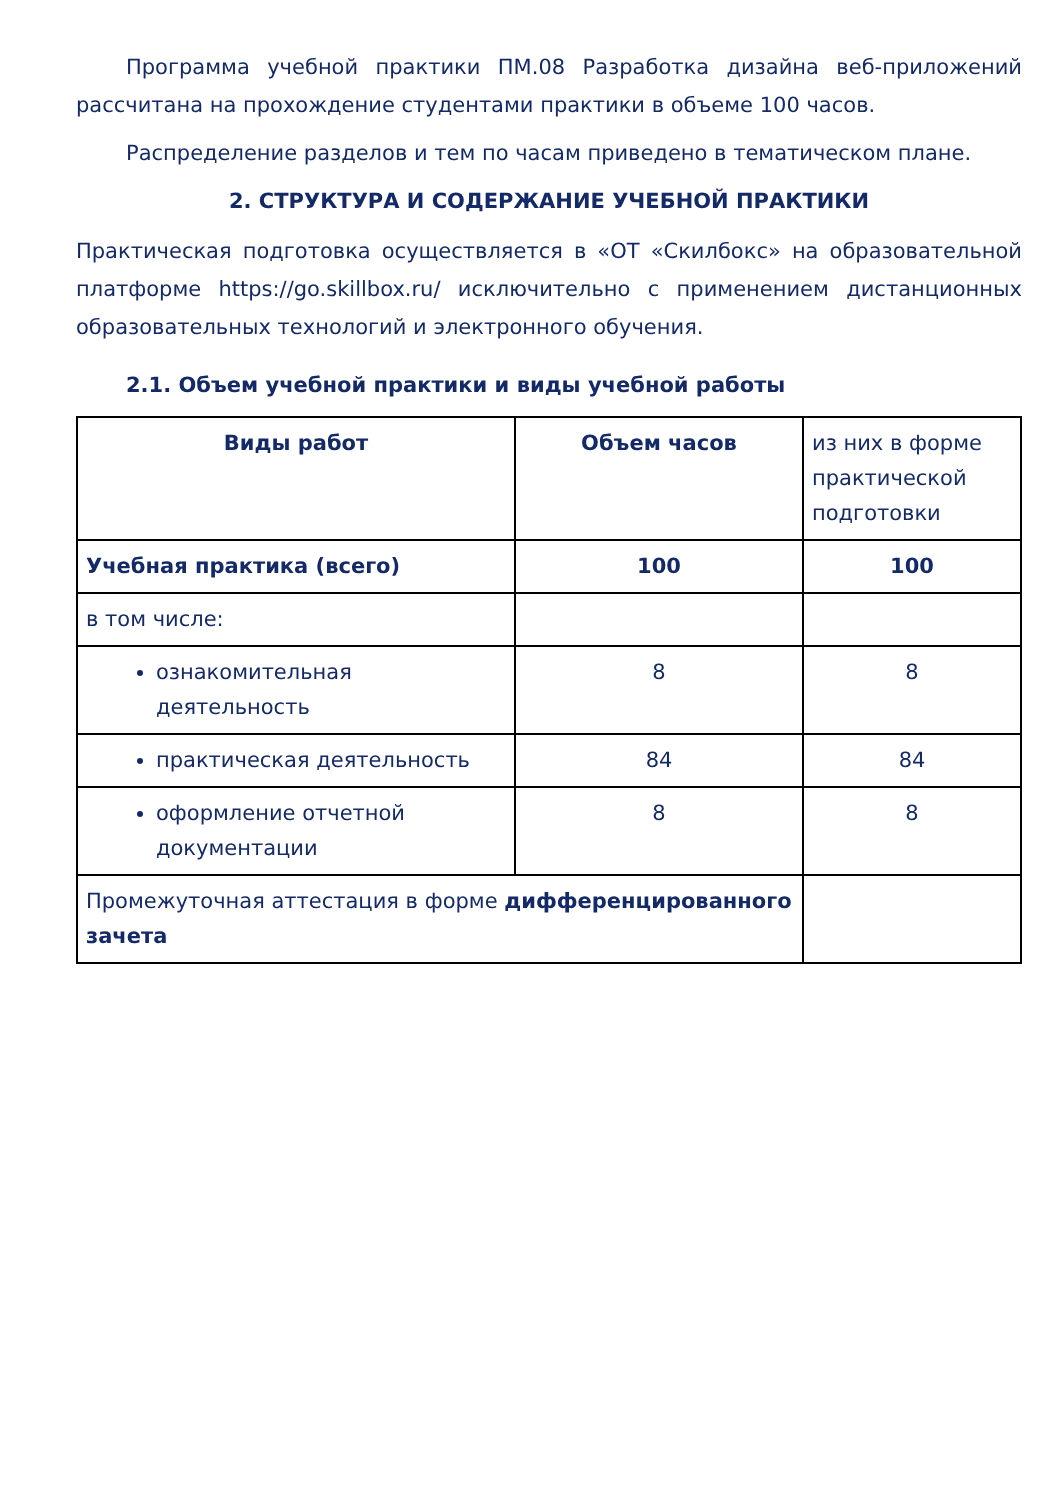Программа учебной практики ПМ.08 Разработка дизайна веб-приложений рассчитана на прохождение студентами практики в объеме 100 часов.
Распределение разделов и тем по часам приведено в тематическом плане.
2. СТРУКТУРА И СОДЕРЖАНИЕ УЧЕБНОЙ ПРАКТИКИ
Практическая подготовка осуществляется в «ОТ «Скилбокс» на образовательной платформе https://go.skillbox.ru/ исключительно с применением дистанционных образовательных технологий и электронного обучения.
2.1. Объем учебной практики и виды учебной работы
| Виды работ | Объем часов | из них в форме практической подготовки |
| Учебная практика (всего) | 100 | 100 |
| в том числе: | | |
| ознакомительная деятельность | 8 | 8 |
| практическая деятельность | 84 | 84 |
| оформление отчетной документации | 8 | 8 |
| Промежуточная аттестация в форме дифференцированного зачета | | |